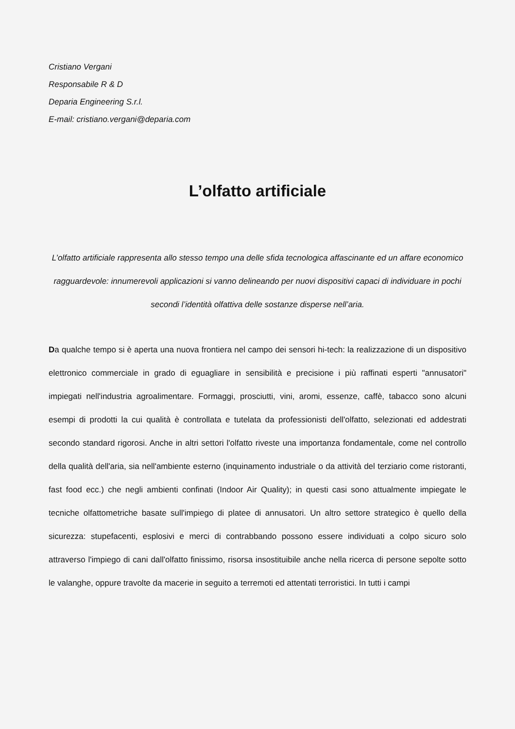Cristiano Vergani
Responsabile R & D
Deparia Engineering S.r.l.
E-mail: cristiano.vergani@deparia.com
L’olfatto artificiale
L’olfatto artificiale rappresenta allo stesso tempo una delle sfida tecnologica affascinante ed un affare economico ragguardevole: innumerevoli applicazioni si vanno delineando per nuovi dispositivi capaci di individuare in pochi secondi l’identità olfattiva delle sostanze disperse nell’aria.
Da qualche tempo si è aperta una nuova frontiera nel campo dei sensori hi-tech: la realizzazione di un dispositivo elettronico commerciale in grado di eguagliare in sensibilità e precisione i più raffinati esperti "annusatori" impiegati nell'industria agroalimentare. Formaggi, prosciutti, vini, aromi, essenze, caffè, tabacco sono alcuni esempi di prodotti la cui qualità è controllata e tutelata da professionisti dell'olfatto, selezionati ed addestrati secondo standard rigorosi. Anche in altri settori l'olfatto riveste una importanza fondamentale, come nel controllo della qualità dell'aria, sia nell'ambiente esterno (inquinamento industriale o da attività del terziario come ristoranti, fast food ecc.) che negli ambienti confinati (Indoor Air Quality); in questi casi sono attualmente impiegate le tecniche olfattometriche basate sull'impiego di platee di annusatori. Un altro settore strategico è quello della sicurezza: stupefacenti, esplosivi e merci di contrabbando possono essere individuati a colpo sicuro solo attraverso l'impiego di cani dall'olfatto finissimo, risorsa insostituibile anche nella ricerca di persone sepolte sotto le valanghe, oppure travolte da macerie in seguito a terremoti ed attentati terroristici. In tutti i campi